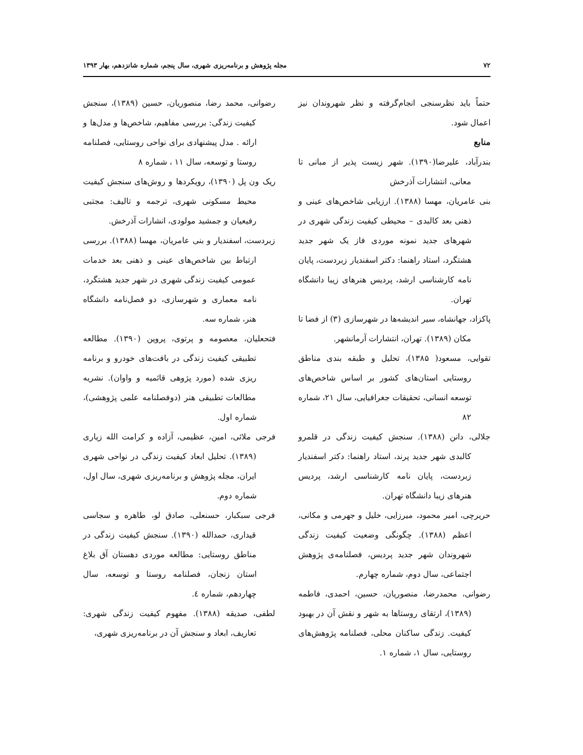۷۲ مجله پژوهش و برنامه‌ریزی شهری، سال پنجم، شماره شانزدهم، بهار ۱۳۹۳
حتماً باید نظرسنجی انجام‌گرفته و نظر شهروندان نیز اعمال شود.
منابع
بندرآباد، علیرضا(۱۳۹۰). شهر زیست پذیر از مبانی تا معانی، انتشارات آذرخش
بنی عامریان، مهسا (۱۳۸۸). ارزیابی شاخص‌های عینی و ذهنی بعد کالبدی – محیطی کیفیت زندگی شهری در شهرهای جدید نمونه موردی فاز یک شهر جدید هشتگرد، استاد راهنما: دکتر اسفندیار زبردست، پایان نامه کارشناسی ارشد، پردیس هنرهای زیبا دانشگاه تهران.
پاکزاد، جهانشاه، سیر اندیشه‌ها در شهرسازی (۳) از فضا تا مکان (۱۳۸۹). تهران، انتشارات آرمانشهر.
تقوایی، مسعود( ۱۳۸۵)، تحلیل و طبقه بندی مناطق روستایی استان‌های کشور بر اساس شاخص‌های توسعه انسانی، تحقیقات جغرافیایی، سال ۲۱، شماره ۸۲
جلالی، دانن (۱۳۸۸). سنجش کیفیت زندگی در قلمرو کالبدی شهر جدید پرند، استاد راهنما: دکتر اسفندیار زبردست، پایان نامه کارشناسی ارشد، پردیس هنرهای زیبا دانشگاه تهران.
حریرچی، امیر محمود، میرزایی، خلیل و جهرمی و مکانی، اعظم (۱۳۸۸). چگونگی وضعیت کیفیت زندگی شهروندان شهر جدید پردیس، فصلنامه‌ی پژوهش اجتماعی، سال دوم، شماره چهارم.
رضوانی، محمدرضا، منصوریان، حسین، احمدی، فاطمه (۱۳۸۹)، ارتقای روستاها به شهر و نقش آن در بهبود کیفیت. زندگی ساکنان محلی، فصلنامه پژوهش‌های روستایی، سال ۱، شماره ۱.
رضوانی، محمد رضا، منصوریان، حسین (۱۳۸۹)، سنجش کیفیت زندگی: بررسی مفاهیم، شاخص‌ها و مدل‌ها و ارائه . مدل پیشنهادی برای نواحی روستایی، فصلنامه روستا و توسعه، سال ۱۱ ، شماره ۸
ریک ون پل (۱۳۹۰)، رویکردها و روش‌های سنجش کیفیت محیط مسکونی شهری، ترجمه و تالیف: مجتبی رفیعیان و جمشید مولودی، انشارات آذرخش.
زبردست، اسفندیار و بنی عامریان، مهسا (۱۳۸۸). بررسی ارتباط بین شاخص‌های عینی و ذهنی بعد خدمات عمومی کیفیت زندگی شهری در شهر جدید هشتگرد، نامه معماری و شهرسازی، دو فصل‌نامه دانشگاه هنر، شماره سه.
فتحعلیان، معصومه و پرتوی، پروین (۱۳۹۰). مطالعه تطبیقی کیفیت زندگی در بافت‌های خودرو و برنامه ریزی شده (مورد پژوهی قائمیه و واوان). نشریه مطالعات تطبیقی هنر (دوفصلنامه علمی پژوهشی)، شماره اول.
فرجی ملائی، امین، عظیمی، آزاده و کرامت الله زیاری (۱۳۸۹). تحلیل ابعاد کیفیت زندگی در نواحی شهری ایران، مجله پژوهش و برنامه‌ریزی شهری، سال اول، شماره دوم.
فرجی سبکبار، حسنعلی، صادق لو، طاهره و سجاسی قیداری، حمدالله (۱۳۹۰). سنجش کیفیت زندگی در مناطق روستایی: مطالعه موردی دهستان آق بلاغ استان زنجان، فصلنامه روستا و توسعه، سال چهاردهم، شماره ٤.
لطفی، صدیقه (۱۳۸۸). مفهوم کیفیت زندگی شهری: تعاریف، ابعاد و سنجش آن در برنامه‌ریزی شهری،